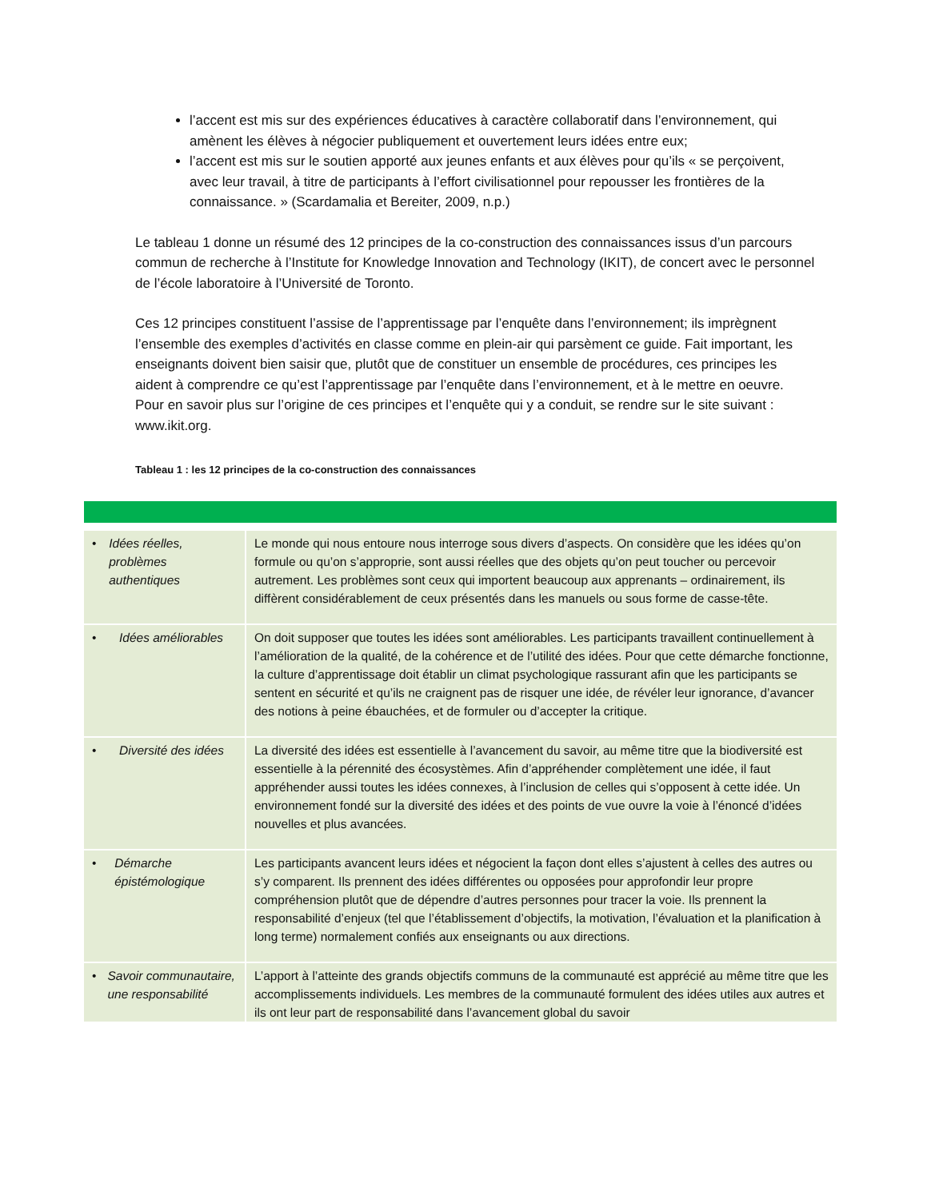l’accent est mis sur des expériences éducatives à caractère collaboratif dans l’environnement, qui amènent les élèves à négocier publiquement et ouvertement leurs idées entre eux;
l’accent est mis sur le soutien apporté aux jeunes enfants et aux élèves pour qu’ils « se perçoivent, avec leur travail, à titre de participants à l’effort civilisationnel pour repousser les frontières de la connaissance. » (Scardamalia et Bereiter, 2009, n.p.)
Le tableau 1 donne un résumé des 12 principes de la co-construction des connaissances issus d’un parcours commun de recherche à l’Institute for Knowledge Innovation and Technology (IKIT), de concert avec le personnel de l’école laboratoire à l’Université de Toronto.
Ces 12 principes constituent l’assise de l’apprentissage par l’enquête dans l’environnement; ils imprègnent l’ensemble des exemples d’activités en classe comme en plein-air qui parsèment ce guide. Fait important, les enseignants doivent bien saisir que, plutôt que de constituer un ensemble de procédures, ces principes les aident à comprendre ce qu’est l’apprentissage par l’enquête dans l’environnement, et à le mettre en oeuvre. Pour en savoir plus sur l’origine de ces principes et l’enquête qui y a conduit, se rendre sur le site suivant : www.ikit.org.
Tableau 1 : les 12 principes de la co-construction des connaissances
| • Idées réelles, problèmes authentiques | Le monde qui nous entoure nous interroge sous divers d’aspects. On considère que les idées qu’on formule ou qu’on s’approprie, sont aussi réelles que des objets qu’on peut toucher ou percevoir autrement. Les problèmes sont ceux qui importent beaucoup aux apprenants – ordinairement, ils diffèrent considérablement de ceux présentés dans les manuels ou sous forme de casse-tête. |
| • Idées améliorables | On doit supposer que toutes les idées sont améliorables. Les participants travaillent continuellement à l’amélioration de la qualité, de la cohérence et de l’utilité des idées. Pour que cette démarche fonctionne, la culture d’apprentissage doit établir un climat psychologique rassurant afin que les participants se sentent en sécurité et qu’ils ne craignent pas de risquer une idée, de révéler leur ignorance, d’avancer des notions à peine ébauchées, et de formuler ou d’accepter la critique. |
| • Diversité des idées | La diversité des idées est essentielle à l’avancement du savoir, au même titre que la biodiversité est essentielle à la pérennité des écosystèmes. Afin d’appréhender complètement une idée, il faut appréhender aussi toutes les idées connexes, à l’inclusion de celles qui s’opposent à cette idée. Un environnement fondé sur la diversité des idées et des points de vue ouvre la voie à l’énoncé d’idées nouvelles et plus avancées. |
| • Démarche épistémologique | Les participants avancent leurs idées et négocient la façon dont elles s’ajustent à celles des autres ou s’y comparent. Ils prennent des idées différentes ou opposées pour approfondir leur propre compréhension plutôt que de dépendre d’autres personnes pour tracer la voie. Ils prennent la responsabilité d’enjeux (tel que l’établissement d’objectifs, la motivation, l’évaluation et la planification à long terme) normalement confiés aux enseignants ou aux directions. |
| • Savoir communautaire, une responsabilité | L’apport à l’atteinte des grands objectifs communs de la communauté est apprécié au même titre que les accomplissements individuels. Les membres de la communauté formulent des idées utiles aux autres et ils ont leur part de responsabilité dans l’avancement global du savoir |